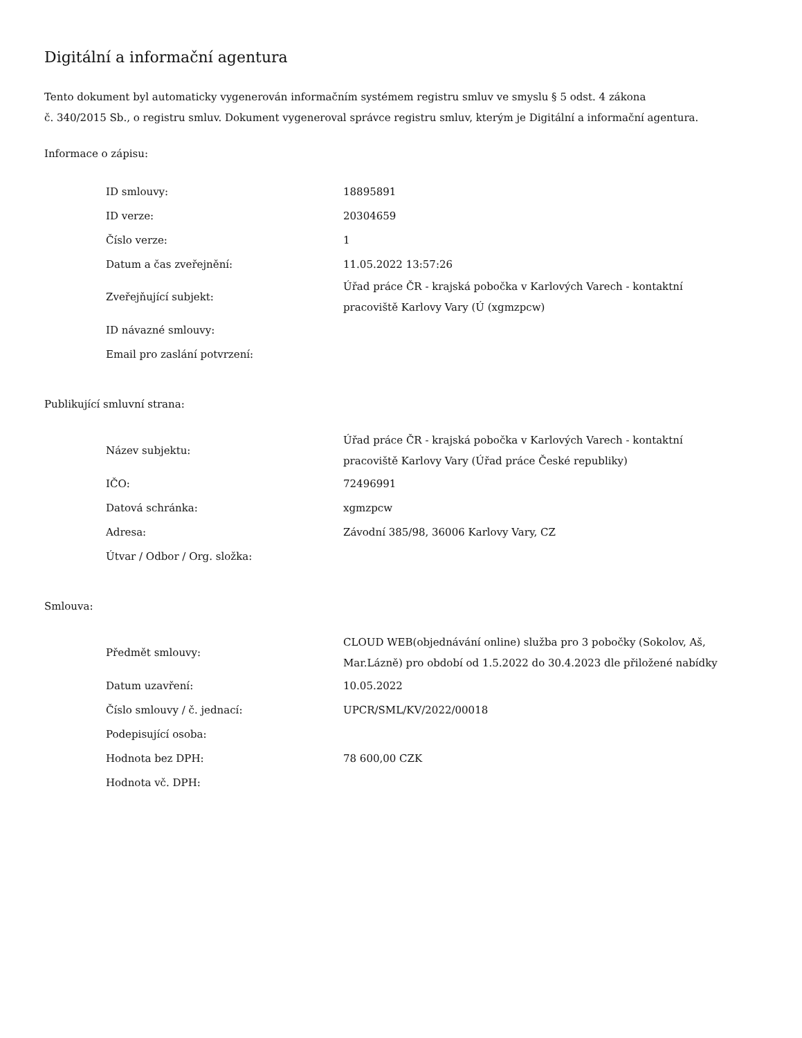Digitální a informační agentura
Tento dokument byl automaticky vygenerován informačním systémem registru smluv ve smyslu § 5 odst. 4 zákona
č. 340/2015 Sb., o registru smluv. Dokument vygeneroval správce registru smluv, kterým je Digitální a informační agentura.
Informace o zápisu:
| ID smlouvy: | 18895891 |
| ID verze: | 20304659 |
| Číslo verze: | 1 |
| Datum a čas zveřejnění: | 11.05.2022 13:57:26 |
| Zveřejňující subjekt: | Úřad práce ČR - krajská pobočka v Karlových Varech - kontaktní pracoviště Karlovy Vary (Ú (xgmzpcw) |
| ID návazné smlouvy: | |
| Email pro zaslání potvrzení: | |
Publikující smluvní strana:
| Název subjektu: | Úřad práce ČR - krajská pobočka v Karlových Varech - kontaktní pracoviště Karlovy Vary (Úřad práce České republiky) |
| IČO: | 72496991 |
| Datová schránka: | xgmzpcw |
| Adresa: | Závodní 385/98, 36006 Karlovy Vary, CZ |
| Útvar / Odbor / Org. složka: | |
Smlouva:
| Předmět smlouvy: | CLOUD WEB(objednávání online) služba pro 3 pobočky (Sokolov, Aš, Mar.Lázně) pro období od 1.5.2022 do 30.4.2023 dle přiložené nabídky |
| Datum uzavření: | 10.05.2022 |
| Číslo smlouvy / č. jednací: | UPCR/SML/KV/2022/00018 |
| Podepisující osoba: | |
| Hodnota bez DPH: | 78 600,00 CZK |
| Hodnota vč. DPH: | |